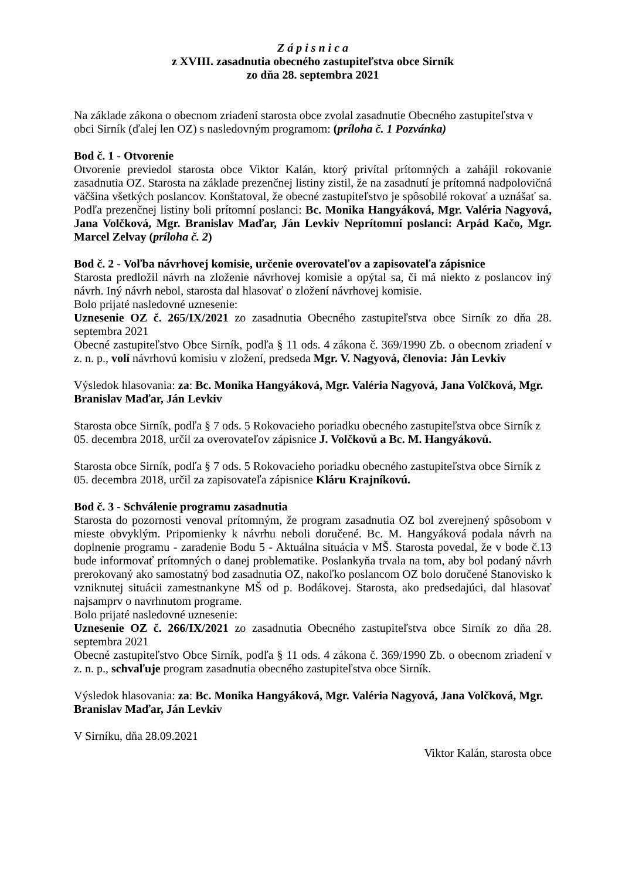Z á p i s n i c a
z XVIII. zasadnutia obecného zastupiteľstva obce Sirník
zo dňa 28. septembra 2021
Na základe zákona o obecnom zriadení starosta obce zvolal zasadnutie Obecného zastupiteľstva v obci Sirník (ďalej len OZ) s nasledovným programom: (príloha č. 1 Pozvánka)
Bod č. 1 - Otvorenie
Otvorenie previedol starosta obce Viktor Kalán, ktorý privítal prítomných a zahájil rokovanie zasadnutia OZ. Starosta na základe prezenčnej listiny zistil, že na zasadnutí je prítomná nadpolovičná väčšina všetkých poslancov. Konštatoval, že obecné zastupiteľstvo je spôsobilé rokovať a uznášať sa. Podľa prezenčnej listiny boli prítomní poslanci: Bc. Monika Hangyáková, Mgr. Valéria Nagyová, Jana Volčková, Mgr. Branislav Maďar, Ján Levkiv Neprítomní poslanci: Arpád Kačo, Mgr. Marcel Zelvay (príloha č. 2)
Bod č. 2 - Voľba návrhovej komisie, určenie overovateľov a zapisovateľa zápisnice
Starosta predložil návrh na zloženie návrhovej komisie a opýtal sa, či má niekto z poslancov iný návrh. Iný návrh nebol, starosta dal hlasovať o zložení návrhovej komisie.
Bolo prijaté nasledovné uznesenie:
Uznesenie OZ č. 265/IX/2021 zo zasadnutia Obecného zastupiteľstva obce Sirník zo dňa 28. septembra 2021
Obecné zastupiteľstvo Obce Sirník, podľa § 11 ods. 4 zákona č. 369/1990 Zb. o obecnom zriadení v z. n. p., volí návrhovú komisiu v zložení, predseda Mgr. V. Nagyová, členovia: Ján Levkiv
Výsledok hlasovania: za: Bc. Monika Hangyáková, Mgr. Valéria Nagyová, Jana Volčková, Mgr. Branislav Maďar, Ján Levkiv
Starosta obce Sirník, podľa § 7 ods. 5 Rokovacieho poriadku obecného zastupiteľstva obce Sirník z 05. decembra 2018, určil za overovateľov zápisnice J. Volčkovú a Bc. M. Hangyákovú.
Starosta obce Sirník, podľa § 7 ods. 5 Rokovacieho poriadku obecného zastupiteľstva obce Sirník z 05. decembra 2018, určil za zapisovateľa zápisnice Kláru Krajníkovú.
Bod č. 3 - Schválenie programu zasadnutia
Starosta do pozornosti venoval prítomným, že program zasadnutia OZ bol zverejnený spôsobom v mieste obvyklým. Pripomienky k návrhu neboli doručené. Bc. M. Hangyáková podala návrh na doplnenie programu - zaradenie Bodu 5 - Aktuálna situácia v MŠ. Starosta povedal, že v bode č.13 bude informovať prítomných o danej problematike. Poslankyňa trvala na tom, aby bol podaný návrh prerokovaný ako samostatný bod zasadnutia OZ, nakoľko poslancom OZ bolo doručené Stanovisko k vzniknutej situácii zamestnankyne MŠ od p. Bodákovej. Starosta, ako predsedajúci, dal hlasovať najsamprv o navrhnutom programe.
Bolo prijaté nasledovné uznesenie:
Uznesenie OZ č. 266/IX/2021 zo zasadnutia Obecného zastupiteľstva obce Sirník zo dňa 28. septembra 2021
Obecné zastupiteľstvo Obce Sirník, podľa § 11 ods. 4 zákona č. 369/1990 Zb. o obecnom zriadení v z. n. p., schvaľuje program zasadnutia obecného zastupiteľstva obce Sirník.
Výsledok hlasovania: za: Bc. Monika Hangyáková, Mgr. Valéria Nagyová, Jana Volčková, Mgr. Branislav Maďar, Ján Levkiv
V Sirníku, dňa 28.09.2021
Viktor Kalán, starosta obce